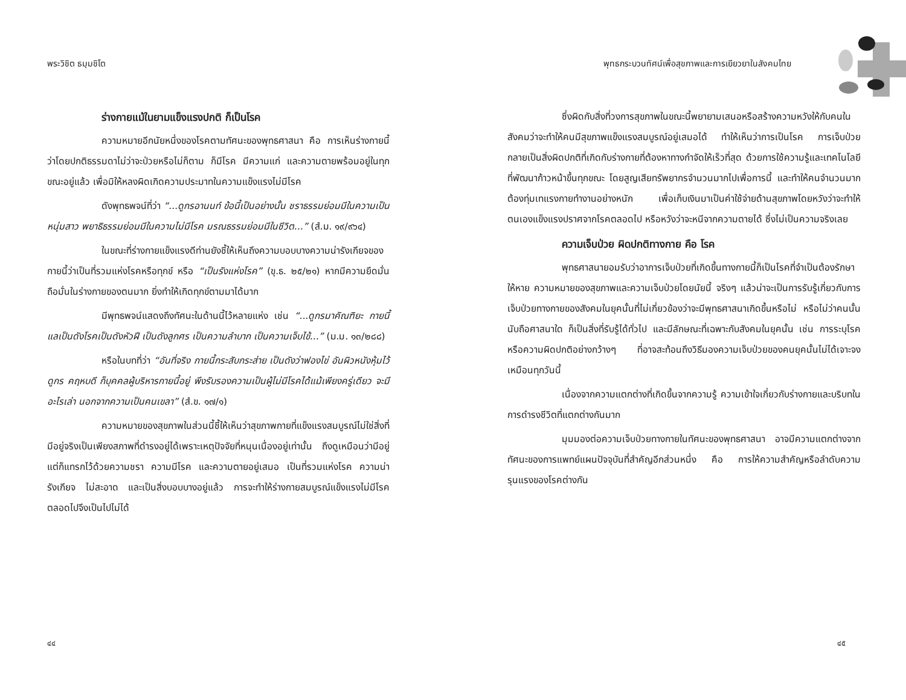พระวิชิต ธมฺมชิโต
ร่างกายแม้ในยามแข็งแรงปกติ ก็เป็นโรค
ความหมายอีกนัยหนึ่งของโรคตามทัศนะของพุทธศาสนา คือ การเห็นร่างกายนี้ว่าโดยปกติธรรมดาไม่ว่าจะป่วยหรือไม่ก็ตาม ก็มีโรค มีความแก่ และความตายพร้อมอยู่ในทุกขณะอยู่แล้ว เพื่อมิให้หลงผิดเกิดความประมาทในความแข็งแรงไม่มีโรค
ดังพุทธพจน์ที่ว่า “...ดูกรอานนท์ ข้อนี้เป็นอย่างนั้น ชราธรรมย่อมมีในความเป็นหนุ่มสาว พยาธิธรรมย่อมมีในความไม่มีโรค มรณธรรมย่อมมีในชีวิต...” (สํ.ม. ๑๙/๙๖๔)
ในขณะที่ร่างกายแข็งแรงดีท่านยังชี้ให้เห็นถึงความบอบบางความน่ารังเกียจของกายนี้ว่าเป็นที่รวมแห่งโรคหรือทุกข์ หรือ “เป็นรังแห่งโรค” (ขุ.ธ. ๒๕/๒๑) หากมีความยึดมั่นถือมั่นในร่างกายของตนมาก ยิ่งทำให้เกิดทุกข์ตามมาได้มาก
มีพุทธพจน์แสดงถึงทัศนะในด้านนี้ไว้หลายแห่ง เช่น “...ดูกรมาคัณฑิยะ กายนี้แลเป็นดังโรคเป็นดังหัวฝี เป็นดังลูกศร เป็นความลำบาก เป็นความเจ็บไข้...” (ม.ม. ๑๓/๒๘๘)
หรือในบทที่ว่า “อันที่จริง กายนี้กระสับกระส่าย เป็นดังว่าฟองไข่ อันผิวหนังหุ้มไว้ ดูกร คฤหบดี ก็บุคคลผู้บริหารกายนี้อยู่ พึงรับรองความเป็นผู้ไม่มีโรคได้แม้เพียงครู่เดียว จะมีอะไรเล่า นอกจากความเป็นคนเขลา” (สํ.ข. ๑๗/๑)
ความหมายของสุขภาพในส่วนนี้ชี้ให้เห็นว่าสุขภาพกายที่แข็งแรงสมบูรณ์ไม่ใช่สิ่งที่มีอยู่จริงเป็นเพียงสภาพที่ดำรงอยู่ได้เพราะเหตุปัจจัยที่หนุนเนื่องอยู่เท่านั้น ถึงดูเหมือนว่ามีอยู่ แต่ก็แทรกไว้ด้วยความชรา ความมีโรค และความตายอยู่เสมอ เป็นที่รวมแห่งโรค ความน่ารังเกียจ ไม่สะอาด และเป็นสิ่งบอบบางอยู่แล้ว การจะทำให้ร่างกายสมบูรณ์แข็งแรงไม่มีโรคตลอดไปจึงเป็นไปไม่ได้
๔๔
พุทธกระบวนทัศน์เพื่อสุขภาพและการเยียวยาในสังคมไทย
ซึ่งผิดกับสิ่งที่วงการสุขภาพในขณะนี้พยายามเสนอหรือสร้างความหวังให้กับคนในสังคมว่าจะทำให้คนมีสุขภาพแข็งแรงสมบูรณ์อยู่เสมอได้ ทำให้เห็นว่าการเป็นโรค การเจ็บป่วย กลายเป็นสิ่งผิดปกติที่เกิดกับร่างกายที่ต้องหาทางกำจัดให้เร็วที่สุด ด้วยการใช้ความรู้และเทคโนโลยีที่พัฒนาก้าวหน้าขึ้นทุกขณะ โดยสูญเสียทรัพยากรจำนวนมากไปเพื่อการนี้ และทำให้คนจำนวนมากต้องทุ่มเทแรงกายทำงานอย่างหนัก เพื่อเก็บเงินมาเป็นค่าใช้จ่ายด้านสุขภาพโดยหวังว่าจะทำให้ตนเองแข็งแรงปราศจากโรคตลอดไป หรือหวังว่าจะหนีจากความตายได้ ซึ่งไม่เป็นความจริงเลย
ความเจ็บป่วย ผิดปกติทางกาย คือ โรค
พุทธศาสนายอมรับว่าอาการเจ็บป่วยที่เกิดขึ้นทางกายนี้ก็เป็นโรคที่จำเป็นต้องรักษาให้หาย ความหมายของสุขภาพและความเจ็บป่วยโดยนัยนี้ จริงๆ แล้วน่าจะเป็นการรับรู้เกี่ยวกับการเจ็บป่วยทางกายของสังคมในยุคนั้นที่ไม่เกี่ยวข้องว่าจะมีพุทธศาสนาเกิดขึ้นหรือไม่ หรือไม่ว่าคนนั้นนับถือศาสนาใด ก็เป็นสิ่งที่รับรู้ได้ทั่วไป และมีลักษณะที่เฉพาะกับสังคมในยุคนั้น เช่น การระบุโรคหรือความผิดปกติอย่างกว้างๆ ที่อาจสะท้อนถึงวิธีมองความเจ็บป่วยของคนยุคนั้นไม่ได้เจาะจงเหมือนทุกวันนี้
เนื่องจากความแตกต่างที่เกิดขึ้นจากความรู้ ความเข้าใจเกี่ยวกับร่างกายและบริบทในการดำรงชีวิตที่แตกต่างกันมาก
มุมมองต่อความเจ็บป่วยทางกายในทัศนะของพุทธศาสนา อาจมีความแตกต่างจากทัศนะของการแพทย์แผนปัจจุบันที่สำคัญอีกส่วนหนึ่ง คือ การให้ความสำคัญหรือลำดับความรุนแรงของโรคต่างกัน
๔๕